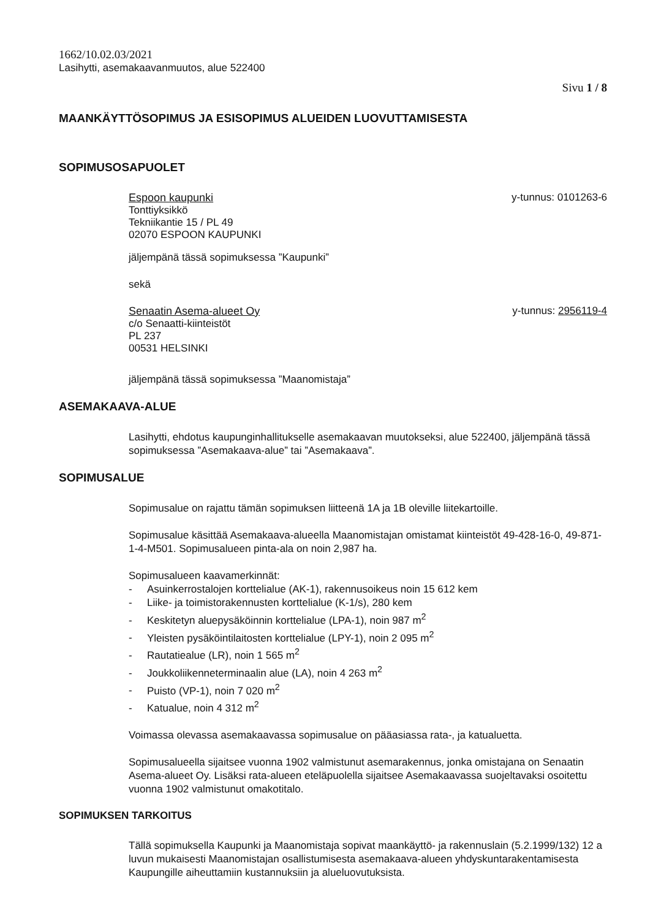1662/10.02.03/2021
Lasihytti, asemakaavanmuutos, alue 522400
Sivu 1 / 8
MAANKÄYTTÖSOPIMUS JA ESISOPIMUS ALUEIDEN LUOVUTTAMISESTA
SOPIMUSOSAPUOLET
Espoon kaupunki
Tonttiyksikkö
Tekniikantie 15 / PL 49
02070 ESPOON KAUPUNKI
y-tunnus: 0101263-6
jäljempänä tässä sopimuksessa ”Kaupunki”
sekä
Senaatin Asema-alueet Oy
c/o Senaatti-kiinteistöt
PL 237
00531 HELSINKI
y-tunnus: 2956119-4
jäljempänä tässä sopimuksessa ”Maanomistaja”
ASEMAKAAVA-ALUE
Lasihytti, ehdotus kaupunginhallitukselle asemakaavan muutokseksi, alue 522400, jäljempänä tässä sopimuksessa ”Asemakaava-alue” tai ”Asemakaava”.
SOPIMUSALUE
Sopimusalue on rajattu tämän sopimuksen liitteenä 1A ja 1B oleville liitekartoille.
Sopimusalue käsittää Asemakaava-alueella Maanomistajan omistamat kiinteistöt 49-428-16-0, 49-871-1-4-M501. Sopimusalueen pinta-ala on noin 2,987 ha.
Sopimusalueen kaavamerkinnät:
- Asuinkerrostalojen korttelialue (AK-1), rakennusoikeus noin 15 612 kem
- Liike- ja toimistorakennusten korttelialue (K-1/s), 280 kem
- Keskitetyn aluepysäköinnin korttelialue (LPA-1), noin 987 m<sup>2</sup>
- Yleisten pysäköintilaitosten korttelialue (LPY-1), noin 2 095 m<sup>2</sup>
- Rautatiealue (LR), noin 1 565 m<sup>2</sup>
- Joukkoliikenneterminaalin alue (LA), noin 4 263 m<sup>2</sup>
- Puisto (VP-1), noin 7 020 m<sup>2</sup>
- Katualue, noin 4 312 m<sup>2</sup>
Voimassa olevassa asemakaavassa sopimusalue on pääasiassa rata-, ja katualuetta.
Sopimusalueella sijaitsee vuonna 1902 valmistunut asemarakennus, jonka omistajana on Senaatin Asema-alueet Oy. Lisäksi rata-alueen eteläpuolella sijaitsee Asemakaavassa suojeltavaksi osoitettu vuonna 1902 valmistunut omakotitalo.
SOPIMUKSEN TARKOITUS
Tällä sopimuksella Kaupunki ja Maanomistaja sopivat maankäyttö- ja rakennuslain (5.2.1999/132) 12 a luvun mukaisesti Maanomistajan osallistumisesta asemakaava-alueen yhdyskuntarakentamisesta Kaupungille aiheuttamiin kustannuksiin ja alueluovutuksista.